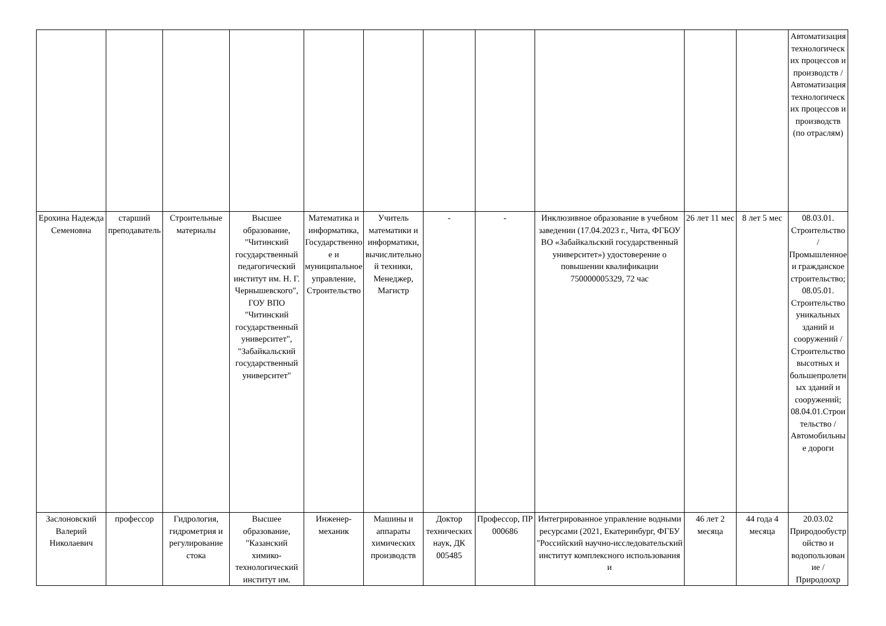| | | | | | | | | | | | Автоматизация технологических процессов и производств / Автоматизация технологических процессов и производств (по отраслям) |
| Ерохина Надежда Семеновна | старший преподаватель | Строительные материалы | Высшее образование, "Читинский государственный педагогический институт им. Н. Г. Чернышевского", ГОУ ВПО "Читинский государственный университет", "Забайкальский государственный университет" | Математика и информатика, Государственное и муниципальное управление, Строительство | Учитель математики и информатики, вычислительной техники, Менеджер, Магистр | - | - | Инклюзивное образование в учебном заведении (17.04.2023 г., Чита, ФГБОУ ВО «Забайкальский государственный университет») удостоверение о повышении квалификации 750000005329, 72 час | 26 лет 11 мес | 8 лет 5 мес | 08.03.01. Строительство / Промышленное и гражданское строительство; 08.05.01. Строительство уникальных зданий и сооружений / Строительство высотных и большепролетных зданий и сооружений; 08.04.01.Строительство / Автомобильные дороги |
| Заслоновский Валерий Николаевич | профессор | Гидрология, гидрометрия и регулирование стока | Высшее образование, "Казанский химико-технологический институт им. | Инженер-механик | Машины и аппараты химических производств | Доктор технических наук, ДК 005485 | Профессор, ПР 000686 | Интегрированное управление водными ресурсами (2021, Екатеринбург, ФГБУ "Российский научно-исследовательский институт комплексного использования и | 46 лет 2 месяца | 44 года 4 месяца | 20.03.02 Природообустройство и водопользование / Природоохр |